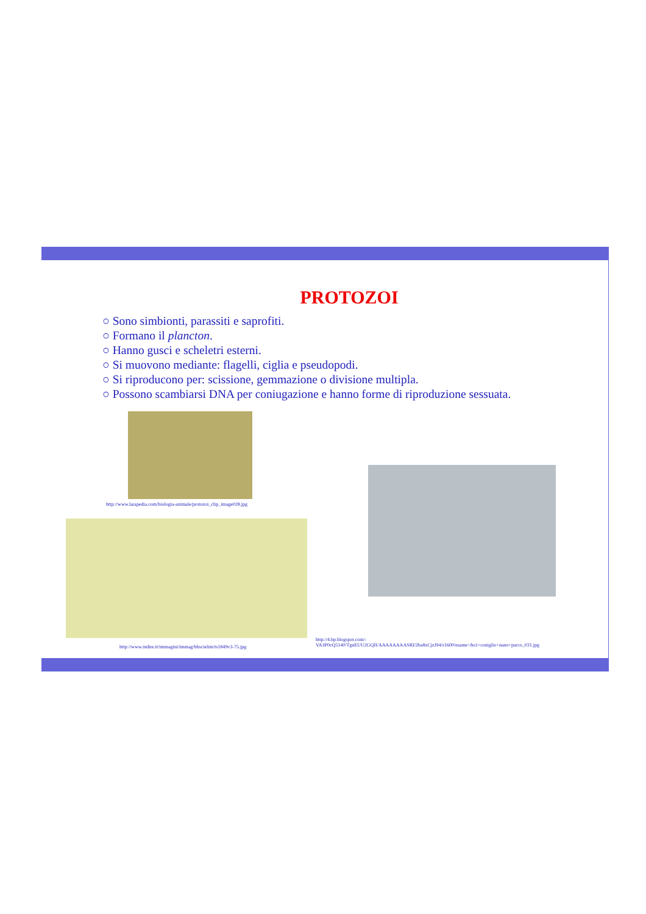PROTOZOI
○ Sono simbionti, parassiti e saprofiti.
○ Formano il plancton.
○ Hanno gusci e scheletri esterni.
○ Si muovono mediante: flagelli, ciglia e pseudopodi.
○ Si riproducono per: scissione, gemmazione o divisione multipla.
○ Possono scambiarsi DNA per coniugazione e hanno forme di riproduzione sessuata.
http://www.larapedia.com/biologia-animale/protozoi_clip_image028.jpg
http://www.indire.it/immagini/immag/bbscielim/ts1849v3-75.jpg
http://4.bp.blogspot.com/-
VA3P0cQ5140/TgnEUU2GQII/AAAAAAAASRI/2ba8xCjzJ94/s1600/esame+feci+coniglio+nano+parco_031.jpg